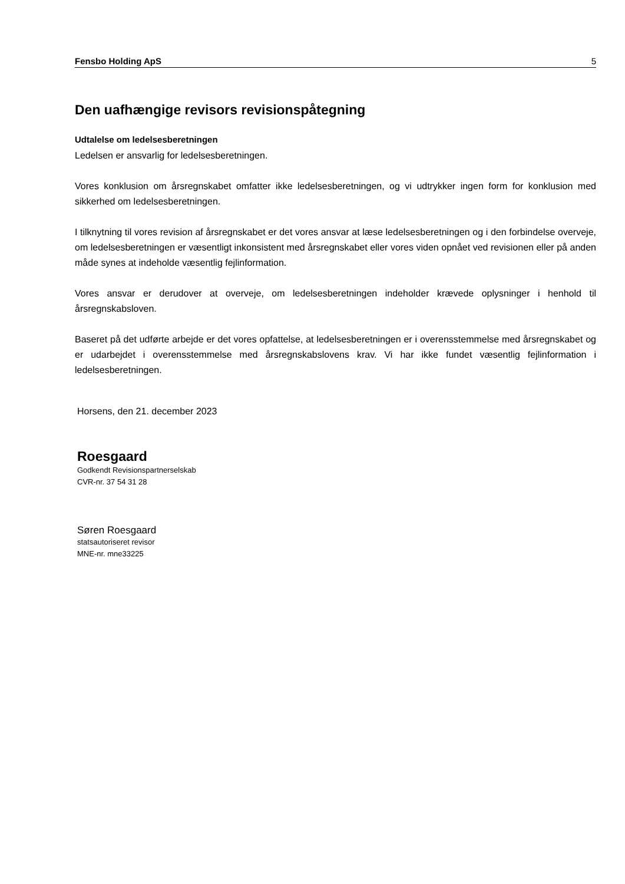Fensbo Holding ApS 5
Den uafhængige revisors revisionspåtegning
Udtalelse om ledelsesberetningen
Ledelsen er ansvarlig for ledelsesberetningen.
Vores konklusion om årsregnskabet omfatter ikke ledelsesberetningen, og vi udtrykker ingen form for konklusion med sikkerhed om ledelsesberetningen.
I tilknytning til vores revision af årsregnskabet er det vores ansvar at læse ledelsesberetningen og i den forbindelse overveje, om ledelsesberetningen er væsentligt inkonsistent med årsregnskabet eller vores viden opnået ved revisionen eller på anden måde synes at indeholde væsentlig fejlinformation.
Vores ansvar er derudover at overveje, om ledelsesberetningen indeholder krævede oplysninger i henhold til årsregnskabsloven.
Baseret på det udførte arbejde er det vores opfattelse, at ledelsesberetningen er i overensstemmelse med årsregnskabet og er udarbejdet i overensstemmelse med årsregnskabslovens krav. Vi har ikke fundet væsentlig fejlinformation i ledelsesberetningen.
Horsens, den 21. december 2023
Roesgaard
Godkendt Revisionspartnerselskab
CVR-nr. 37 54 31 28
Søren Roesgaard
statsautoriseret revisor
MNE-nr. mne33225